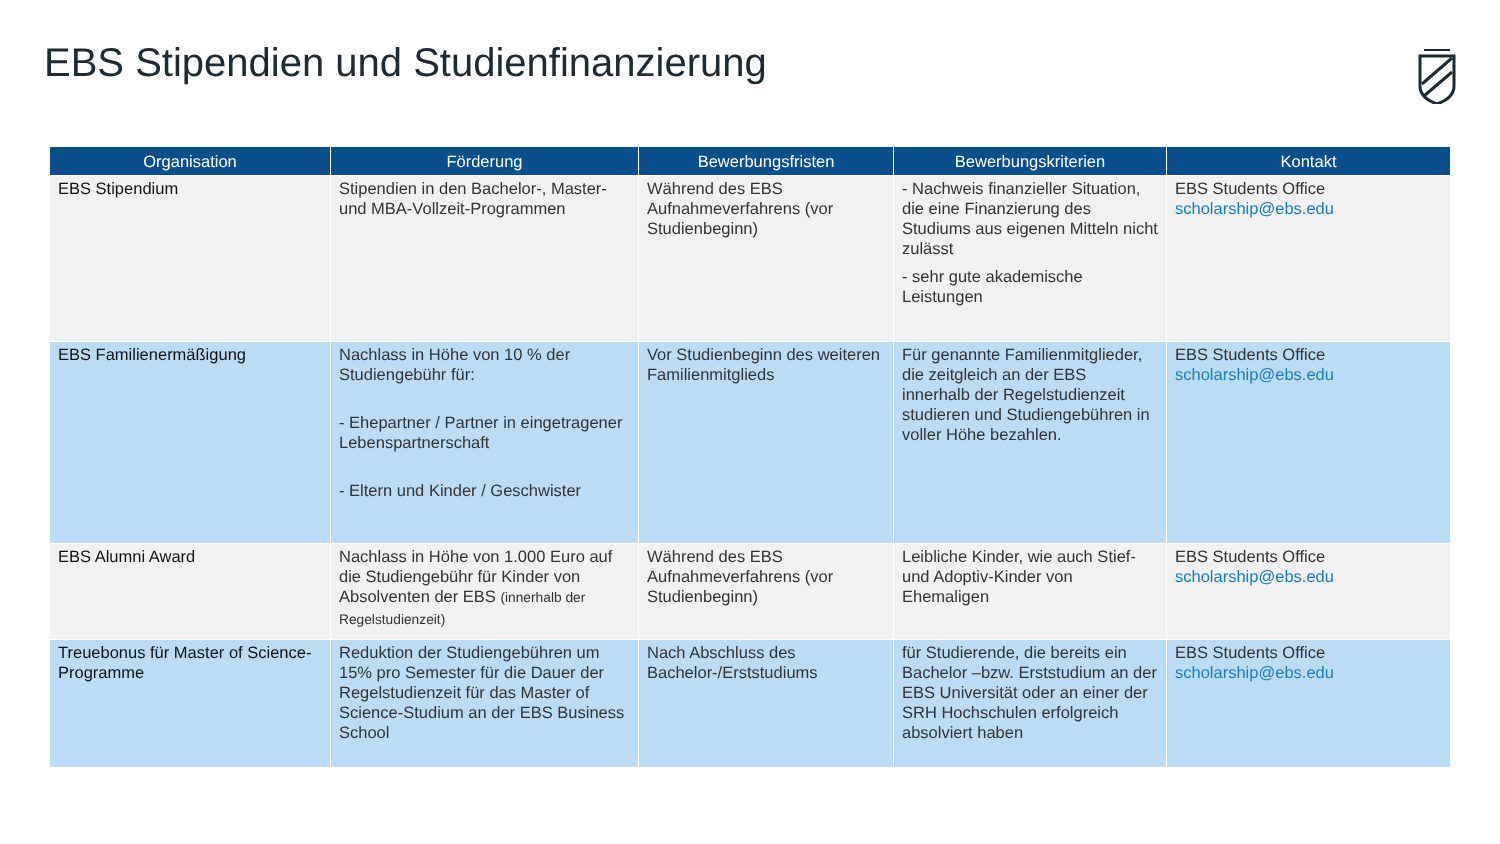EBS Stipendien und Studienfinanzierung
| Organisation | Förderung | Bewerbungsfristen | Bewerbungskriterien | Kontakt |
| --- | --- | --- | --- | --- |
| EBS Stipendium | Stipendien in den Bachelor-, Master- und MBA-Vollzeit-Programmen | Während des EBS Aufnahmeverfahrens (vor Studienbeginn) | - Nachweis finanzieller Situation, die eine Finanzierung des Studiums aus eigenen Mitteln nicht zulässt - sehr gute akademische Leistungen | EBS Students Office scholarship@ebs.edu |
| EBS Familienermäßigung | Nachlass in Höhe von 10 % der Studiengebühr für: - Ehepartner / Partner in eingetragener Lebenspartnerschaft - Eltern und Kinder / Geschwister | Vor Studienbeginn des weiteren Familienmitglieds | Für genannte Familienmitglieder, die zeitgleich an der EBS innerhalb der Regelstudienzeit studieren und Studiengebühren in voller Höhe bezahlen. | EBS Students Office scholarship@ebs.edu |
| EBS Alumni Award | Nachlass in Höhe von 1.000 Euro auf die Studiengebühr für Kinder von Absolventen der EBS (innerhalb der Regelstudienzeit) | Während des EBS Aufnahmeverfahrens (vor Studienbeginn) | Leibliche Kinder, wie auch Stief- und Adoptiv-Kinder von Ehemaligen | EBS Students Office scholarship@ebs.edu |
| Treuebonus für Master of Science-Programme | Reduktion der Studiengebühren um 15% pro Semester für die Dauer der Regelstudienzeit für das Master of Science-Studium an der EBS Business School | Nach Abschluss des Bachelor-/Erststudiums | für Studierende, die bereits ein Bachelor –bzw. Erststudium an der EBS Universität oder an einer der SRH Hochschulen erfolgreich absolviert haben | EBS Students Office scholarship@ebs.edu |